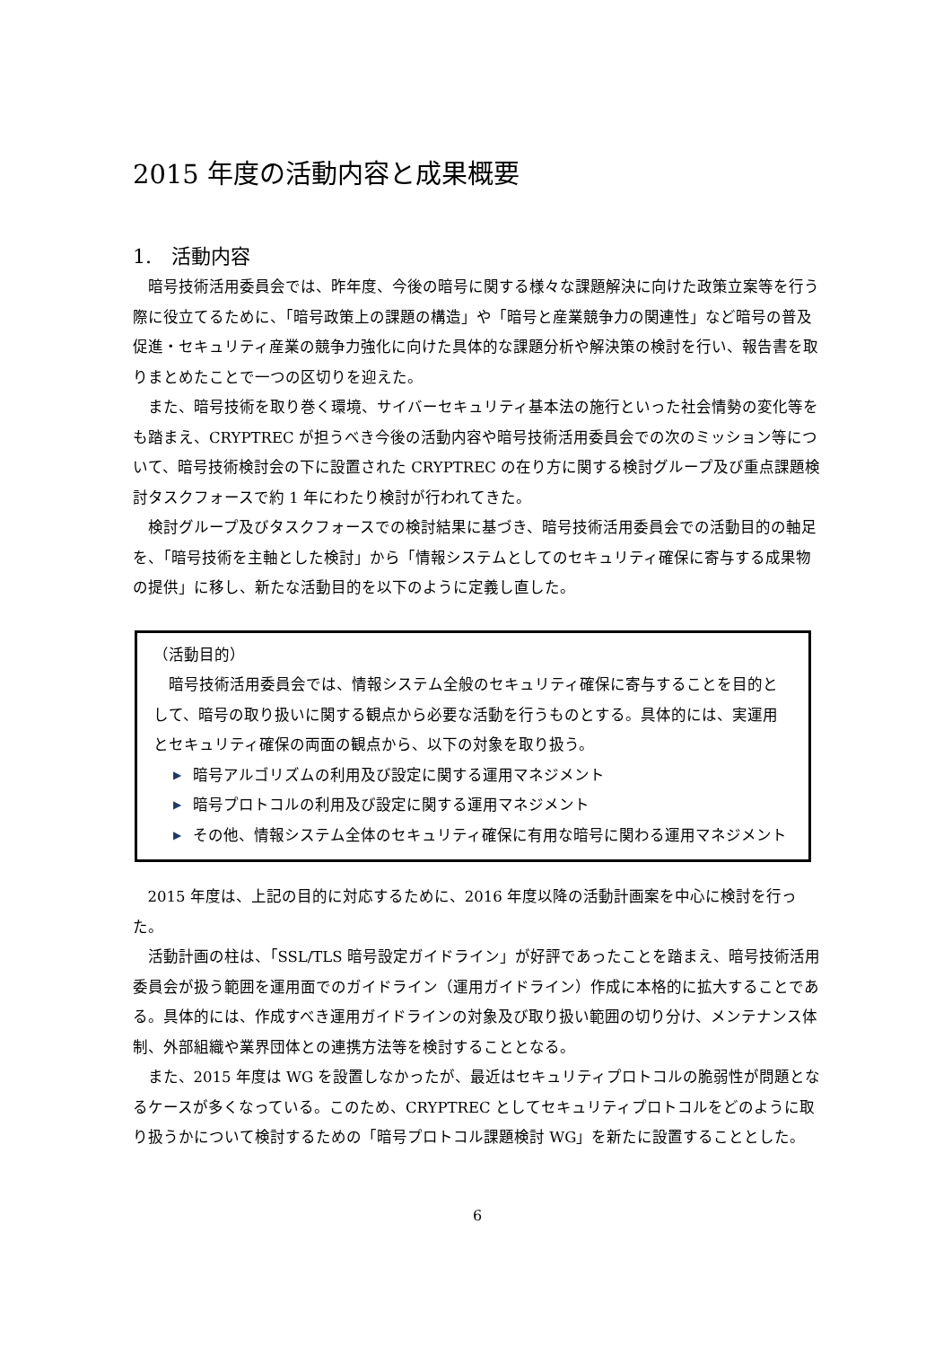2015 年度の活動内容と成果概要
1.　活動内容
暗号技術活用委員会では、昨年度、今後の暗号に関する様々な課題解決に向けた政策立案等を行う際に役立てるために、「暗号政策上の課題の構造」や「暗号と産業競争力の関連性」など暗号の普及促進・セキュリティ産業の競争力強化に向けた具体的な課題分析や解決策の検討を行い、報告書を取りまとめたことで一つの区切りを迎えた。
また、暗号技術を取り巻く環境、サイバーセキュリティ基本法の施行といった社会情勢の変化等をも踏まえ、CRYPTREC が担うべき今後の活動内容や暗号技術活用委員会での次のミッション等について、暗号技術検討会の下に設置された CRYPTREC の在り方に関する検討グループ及び重点課題検討タスクフォースで約 1 年にわたり検討が行われてきた。
検討グループ及びタスクフォースでの検討結果に基づき、暗号技術活用委員会での活動目的の軸足を、「暗号技術を主軸とした検討」から「情報システムとしてのセキュリティ確保に寄与する成果物の提供」に移し、新たな活動目的を以下のように定義し直した。
（活動目的）
暗号技術活用委員会では、情報システム全般のセキュリティ確保に寄与することを目的として、暗号の取り扱いに関する観点から必要な活動を行うものとする。具体的には、実運用とセキュリティ確保の両面の観点から、以下の対象を取り扱う。
▶ 暗号アルゴリズムの利用及び設定に関する運用マネジメント
▶ 暗号プロトコルの利用及び設定に関する運用マネジメント
▶ その他、情報システム全体のセキュリティ確保に有用な暗号に関わる運用マネジメント
2015 年度は、上記の目的に対応するために、2016 年度以降の活動計画案を中心に検討を行った。
活動計画の柱は、「SSL/TLS 暗号設定ガイドライン」が好評であったことを踏まえ、暗号技術活用委員会が扱う範囲を運用面でのガイドライン（運用ガイドライン）作成に本格的に拡大することである。具体的には、作成すべき運用ガイドラインの対象及び取り扱い範囲の切り分け、メンテナンス体制、外部組織や業界団体との連携方法等を検討することとなる。
また、2015 年度は WG を設置しなかったが、最近はセキュリティプロトコルの脆弱性が問題となるケースが多くなっている。このため、CRYPTREC としてセキュリティプロトコルをどのように取り扱うかについて検討するための「暗号プロトコル課題検討 WG」を新たに設置することとした。
6